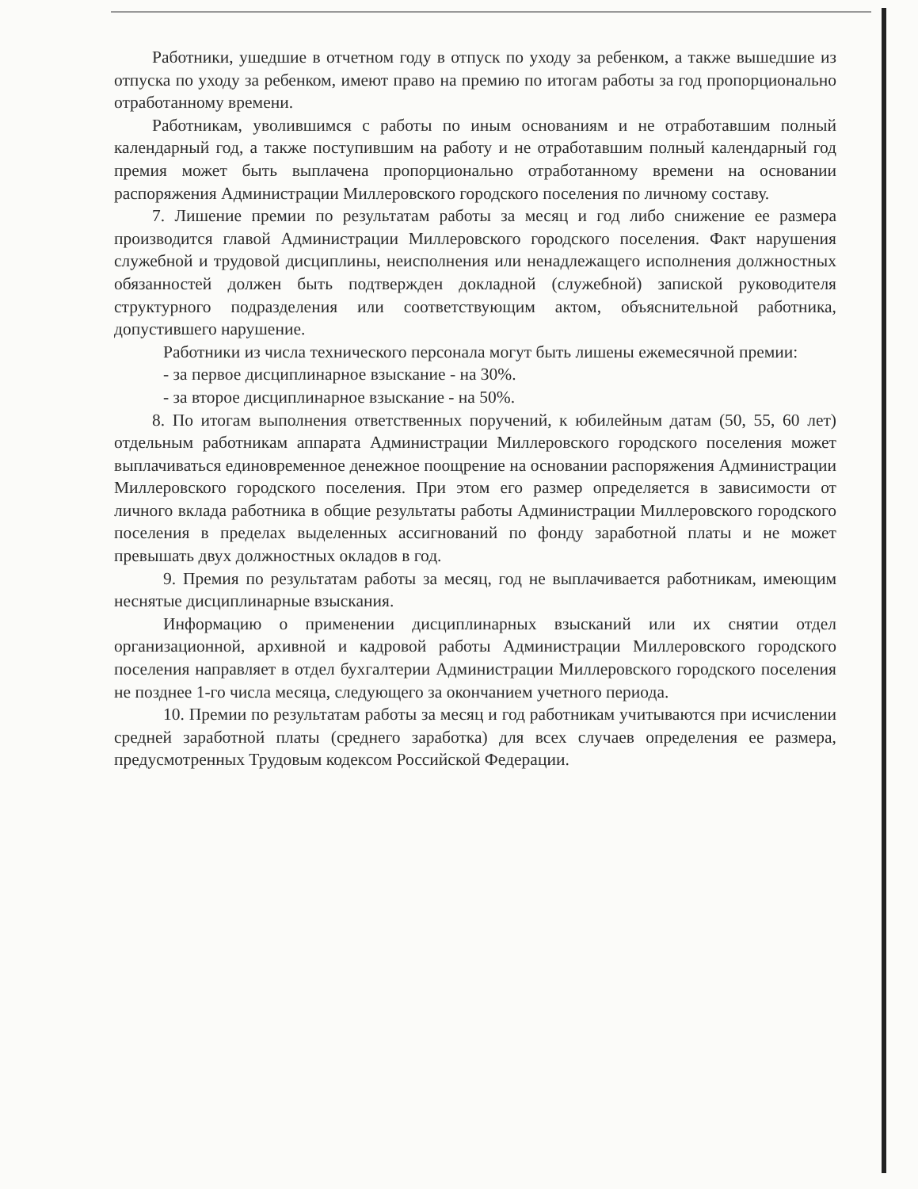Работники, ушедшие в отчетном году в отпуск по уходу за ребенком, а также вышедшие из отпуска по уходу за ребенком, имеют право на премию по итогам работы за год пропорционально отработанному времени.
Работникам, уволившимся с работы по иным основаниям и не отработавшим полный календарный год, а также поступившим на работу и не отработавшим полный календарный год премия может быть выплачена пропорционально отработанному времени на основании распоряжения Администрации Миллеровского городского поселения по личному составу.
7. Лишение премии по результатам работы за месяц и год либо снижение ее размера производится главой Администрации Миллеровского городского поселения. Факт нарушения служебной и трудовой дисциплины, неисполнения или ненадлежащего исполнения должностных обязанностей должен быть подтвержден докладной (служебной) запиской руководителя структурного подразделения или соответствующим актом, объяснительной работника, допустившего нарушение.
Работники из числа технического персонала могут быть лишены ежемесячной премии:
- за первое дисциплинарное взыскание - на 30%.
- за второе дисциплинарное взыскание - на 50%.
8. По итогам выполнения ответственных поручений, к юбилейным датам (50, 55, 60 лет) отдельным работникам аппарата Администрации Миллеровского городского поселения может выплачиваться единовременное денежное поощрение на основании распоряжения Администрации Миллеровского городского поселения. При этом его размер определяется в зависимости от личного вклада работника в общие результаты работы Администрации Миллеровского городского поселения в пределах выделенных ассигнований по фонду заработной платы и не может превышать двух должностных окладов в год.
9. Премия по результатам работы за месяц, год не выплачивается работникам, имеющим неснятые дисциплинарные взыскания.
Информацию о применении дисциплинарных взысканий или их снятии отдел организационной, архивной и кадровой работы Администрации Миллеровского городского поселения направляет в отдел бухгалтерии Администрации Миллеровского городского поселения не позднее 1-го числа месяца, следующего за окончанием учетного периода.
10. Премии по результатам работы за месяц и год работникам учитываются при исчислении средней заработной платы (среднего заработка) для всех случаев определения ее размера, предусмотренных Трудовым кодексом Российской Федерации.